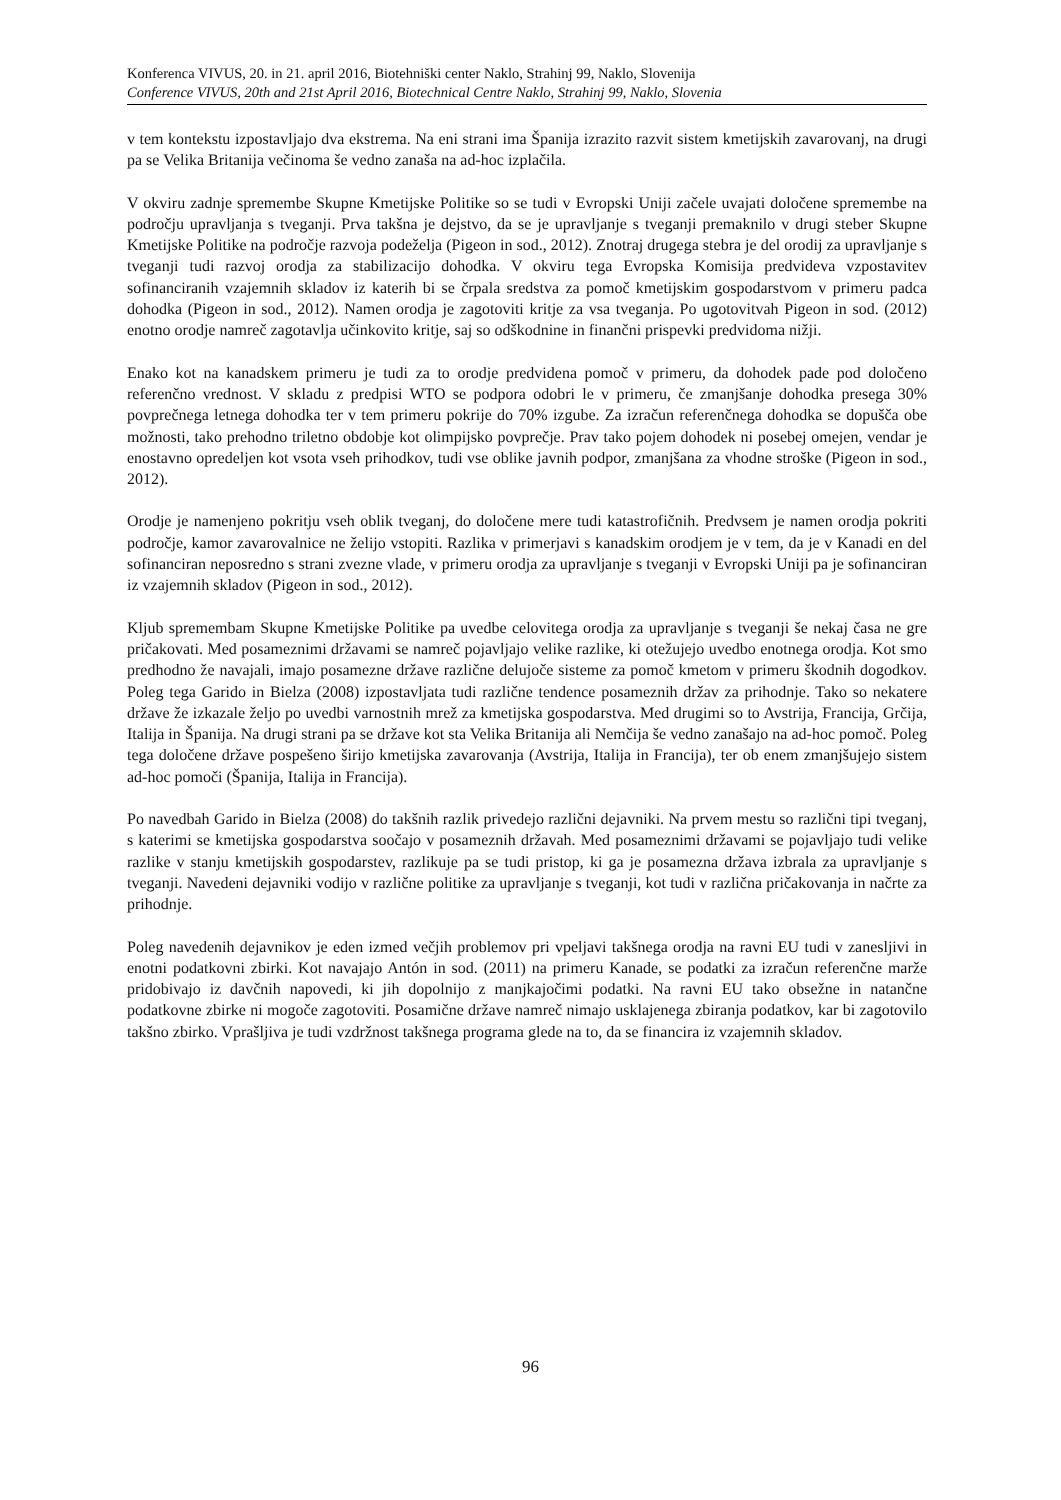Konferenca VIVUS, 20. in 21. april 2016, Biotehniški center Naklo, Strahinj 99, Naklo, Slovenija
Conference VIVUS, 20th and 21st April 2016, Biotechnical Centre Naklo, Strahinj 99, Naklo, Slovenia
v tem kontekstu izpostavljajo dva ekstrema. Na eni strani ima Španija izrazito razvit sistem kmetijskih zavarovanj, na drugi pa se Velika Britanija večinoma še vedno zanaša na ad-hoc izplačila.
V okviru zadnje spremembe Skupne Kmetijske Politike so se tudi v Evropski Uniji začele uvajati določene spremembe na področju upravljanja s tveganji. Prva takšna je dejstvo, da se je upravljanje s tveganji premaknilo v drugi steber Skupne Kmetijske Politike na področje razvoja podeželja (Pigeon in sod., 2012). Znotraj drugega stebra je del orodij za upravljanje s tveganji tudi razvoj orodja za stabilizacijo dohodka. V okviru tega Evropska Komisija predvideva vzpostavitev sofinanciranih vzajemnih skladov iz katerih bi se črpala sredstva za pomoč kmetijskim gospodarstvom v primeru padca dohodka (Pigeon in sod., 2012). Namen orodja je zagotoviti kritje za vsa tveganja. Po ugotovitvah Pigeon in sod. (2012) enotno orodje namreč zagotavlja učinkovito kritje, saj so odškodnine in finančni prispevki predvidoma nižji.
Enako kot na kanadskem primeru je tudi za to orodje predvidena pomoč v primeru, da dohodek pade pod določeno referenčno vrednost. V skladu z predpisi WTO se podpora odobri le v primeru, če zmanjšanje dohodka presega 30% povprečnega letnega dohodka ter v tem primeru pokrije do 70% izgube. Za izračun referenčnega dohodka se dopušča obe možnosti, tako prehodno triletno obdobje kot olimpijsko povprečje. Prav tako pojem dohodek ni posebej omejen, vendar je enostavno opredeljen kot vsota vseh prihodkov, tudi vse oblike javnih podpor, zmanjšana za vhodne stroške (Pigeon in sod., 2012).
Orodje je namenjeno pokritju vseh oblik tveganj, do določene mere tudi katastrofičnih. Predvsem je namen orodja pokriti področje, kamor zavarovalnice ne želijo vstopiti. Razlika v primerjavi s kanadskim orodjem je v tem, da je v Kanadi en del sofinanciran neposredno s strani zvezne vlade, v primeru orodja za upravljanje s tveganji v Evropski Uniji pa je sofinanciran iz vzajemnih skladov (Pigeon in sod., 2012).
Kljub spremembam Skupne Kmetijske Politike pa uvedbe celovitega orodja za upravljanje s tveganji še nekaj časa ne gre pričakovati. Med posameznimi državami se namreč pojavljajo velike razlike, ki otežujejo uvedbo enotnega orodja. Kot smo predhodno že navajali, imajo posamezne države različne delujoče sisteme za pomoč kmetom v primeru škodnih dogodkov. Poleg tega Garido in Bielza (2008) izpostavljata tudi različne tendence posameznih držav za prihodnje. Tako so nekatere države že izkazale željo po uvedbi varnostnih mrež za kmetijska gospodarstva. Med drugimi so to Avstrija, Francija, Grčija, Italija in Španija. Na drugi strani pa se države kot sta Velika Britanija ali Nemčija še vedno zanašajo na ad-hoc pomoč. Poleg tega določene države pospešeno širijo kmetijska zavarovanja (Avstrija, Italija in Francija), ter ob enem zmanjšujejo sistem ad-hoc pomoči (Španija, Italija in Francija).
Po navedbah Garido in Bielza (2008) do takšnih razlik privedejo različni dejavniki. Na prvem mestu so različni tipi tveganj, s katerimi se kmetijska gospodarstva soočajo v posameznih državah. Med posameznimi državami se pojavljajo tudi velike razlike v stanju kmetijskih gospodarstev, razlikuje pa se tudi pristop, ki ga je posamezna država izbrala za upravljanje s tveganji. Navedeni dejavniki vodijo v različne politike za upravljanje s tveganji, kot tudi v različna pričakovanja in načrte za prihodnje.
Poleg navedenih dejavnikov je eden izmed večjih problemov pri vpeljavi takšnega orodja na ravni EU tudi v zanesljivi in enotni podatkovni zbirki. Kot navajajo Antón in sod. (2011) na primeru Kanade, se podatki za izračun referenčne marže pridobivajo iz davčnih napovedi, ki jih dopolnijo z manjkajočimi podatki. Na ravni EU tako obsežne in natančne podatkovne zbirke ni mogoče zagotoviti. Posamične države namreč nimajo usklajenega zbiranja podatkov, kar bi zagotovilo takšno zbirko. Vprašljiva je tudi vzdržnost takšnega programa glede na to, da se financira iz vzajemnih skladov.
96